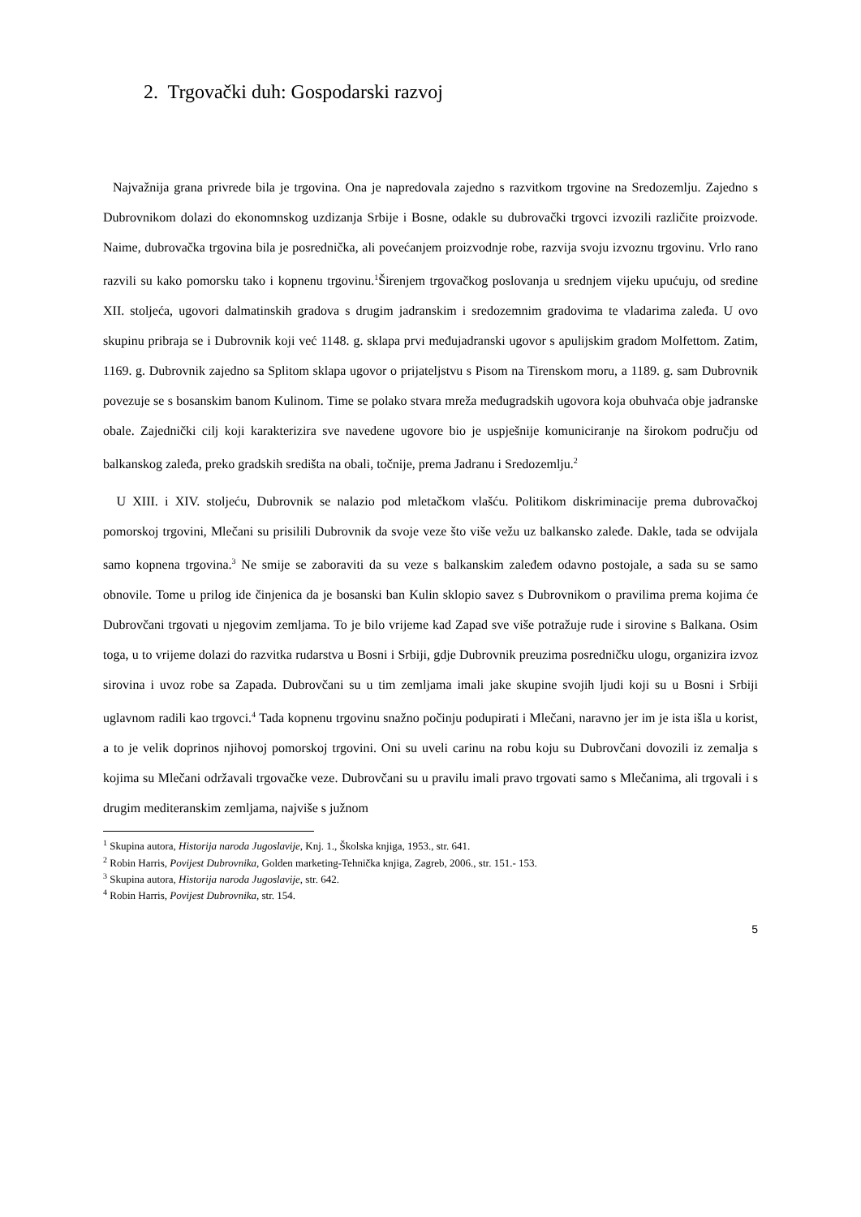2. Trgovački duh: Gospodarski razvoj
Najvažnija grana privrede bila je trgovina. Ona je napredovala zajedno s razvitkom trgovine na Sredozemlju. Zajedno s Dubrovnikom dolazi do ekonomnskog uzdizanja Srbije i Bosne, odakle su dubrovački trgovci izvozili različite proizvode. Naime, dubrovačka trgovina bila je posrednička, ali povećanjem proizvodnje robe, razvija svoju izvoznu trgovinu. Vrlo rano razvili su kako pomorsku tako i kopnenu trgovinu.<sup>1</sup>Širenjem trgovačkog poslovanja u srednjem vijeku upućuju, od sredine XII. stoljeća, ugovori dalmatinskih gradova s drugim jadranskim i sredozemnim gradovima te vladarima zaleđa. U ovo skupinu pribraja se i Dubrovnik koji već 1148. g. sklapa prvi međujadranski ugovor s apulijskim gradom Molfettom. Zatim, 1169. g. Dubrovnik zajedno sa Splitom sklapa ugovor o prijateljstvu s Pisom na Tirenskom moru, a 1189. g. sam Dubrovnik povezuje se s bosanskim banom Kulinom. Time se polako stvara mreža međugradskih ugovora koja obuhvaća obje jadranske obale. Zajednički cilj koji karakterizira sve navedene ugovore bio je uspješnije komuniciranje na širokom području od balkanskog zaleđa, preko gradskih središta na obali, točnije, prema Jadranu i Sredozemlju.<sup>2</sup>
U XIII. i XIV. stoljeću, Dubrovnik se nalazio pod mletačkom vlašću. Politikom diskriminacije prema dubrovačkoj pomorskoj trgovini, Mlečani su prisilili Dubrovnik da svoje veze što više vežu uz balkansko zaleđe. Dakle, tada se odvijala samo kopnena trgovina.<sup>3</sup> Ne smije se zaboraviti da su veze s balkanskim zaleđem odavno postojale, a sada su se samo obnovile. Tome u prilog ide činjenica da je bosanski ban Kulin sklopio savez s Dubrovnikom o pravilima prema kojima će Dubrovčani trgovati u njegovim zemljama. To je bilo vrijeme kad Zapad sve više potražuje rude i sirovine s Balkana. Osim toga, u to vrijeme dolazi do razvitka rudarstva u Bosni i Srbiji, gdje Dubrovnik preuzima posredničku ulogu, organizira izvoz sirovina i uvoz robe sa Zapada. Dubrovčani su u tim zemljama imali jake skupine svojih ljudi koji su u Bosni i Srbiji uglavnom radili kao trgovci.<sup>4</sup> Tada kopnenu trgovinu snažno počinju podupirati i Mlečani, naravno jer im je ista išla u korist, a to je velik doprinos njihovoj pomorskoj trgovini. Oni su uveli carinu na robu koju su Dubrovčani dovozili iz zemalja s kojima su Mlečani održavali trgovačke veze. Dubrovčani su u pravilu imali pravo trgovati samo s Mlečanima, ali trgovali i s drugim mediteranskim zemljama, najviše s južnom
<sup>1</sup> Skupina autora, Historija naroda Jugoslavije, Knj. 1., Školska knjiga, 1953., str. 641.
<sup>2</sup> Robin Harris, Povijest Dubrovnika, Golden marketing-Tehnička knjiga, Zagreb, 2006., str. 151.- 153.
<sup>3</sup> Skupina autora, Historija naroda Jugoslavije, str. 642.
<sup>4</sup> Robin Harris, Povijest Dubrovnika, str. 154.
5